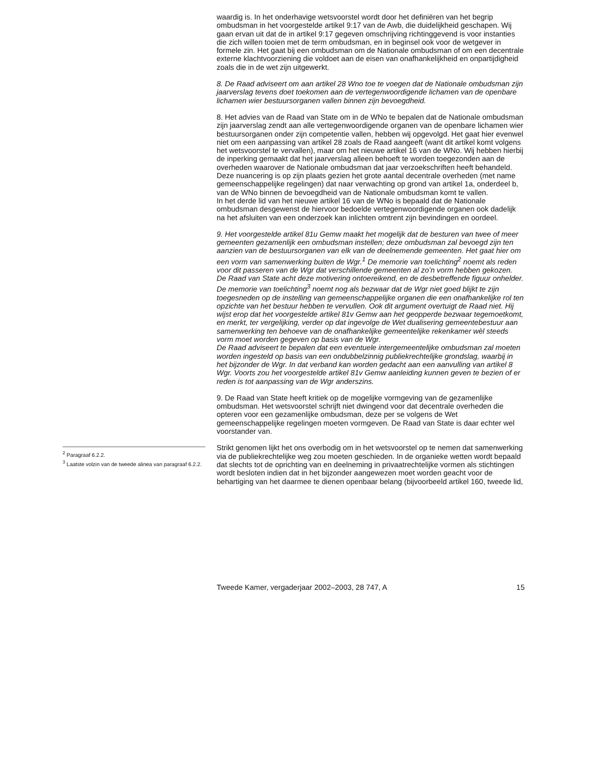<sup>2</sup> Paragraaf 6.2.2.
<sup>3</sup> Laatste volzin van de tweede alinea van paragraaf 6.2.2.
waardig is. In het onderhavige wetsvoorstel wordt door het definiëren van het begrip ombudsman in het voorgestelde artikel 9:17 van de Awb, die duidelijkheid geschapen. Wij gaan ervan uit dat de in artikel 9:17 gegeven omschrijving richtinggevend is voor instanties die zich willen tooien met de term ombudsman, en in beginsel ook voor de wetgever in formele zin. Het gaat bij een ombudsman om de Nationale ombudsman of om een decentrale externe klachtvoorziening die voldoet aan de eisen van onafhankelijkheid en onpartijdigheid zoals die in de wet zijn uitgewerkt.
8. De Raad adviseert om aan artikel 28 Wno toe te voegen dat de Nationale ombudsman zijn jaarverslag tevens doet toekomen aan de vertegenwoordigende lichamen van de openbare lichamen wier bestuursorganen vallen binnen zijn bevoegdheid.
8. Het advies van de Raad van State om in de WNo te bepalen dat de Nationale ombudsman zijn jaarverslag zendt aan alle vertegenwoordigende organen van de openbare lichamen wier bestuursorganen onder zijn competentie vallen, hebben wij opgevolgd. Het gaat hier evenwel niet om een aanpassing van artikel 28 zoals de Raad aangeeft (want dit artikel komt volgens het wetsvoorstel te vervallen), maar om het nieuwe artikel 16 van de WNo. Wij hebben hierbij de inperking gemaakt dat het jaarverslag alleen behoeft te worden toegezonden aan de overheden waarover de Nationale ombudsman dat jaar verzoekschriften heeft behandeld. Deze nuancering is op zijn plaats gezien het grote aantal decentrale overheden (met name gemeenschappelijke regelingen) dat naar verwachting op grond van artikel 1a, onderdeel b, van de WNo binnen de bevoegdheid van de Nationale ombudsman komt te vallen.
In het derde lid van het nieuwe artikel 16 van de WNo is bepaald dat de Nationale ombudsman desgewenst de hiervoor bedoelde vertegenwoordigende organen ook dadelijk na het afsluiten van een onderzoek kan inlichten omtrent zijn bevindingen en oordeel.
9. Het voorgestelde artikel 81u Gemw maakt het mogelijk dat de besturen van twee of meer gemeenten gezamenlijk een ombudsman instellen; deze ombudsman zal bevoegd zijn ten aanzien van de bestuursorganen van elk van de deelnemende gemeenten. Het gaat hier om een vorm van samenwerking buiten de Wgr.<sup>1</sup> De memorie van toelichting<sup>2</sup> noemt als reden voor dit passeren van de Wgr dat verschillende gemeenten al zo’n vorm hebben gekozen.
De Raad van State acht deze motivering ontoereikend, en de desbetreffende figuur onhelder. De memorie van toelichting<sup>3</sup> noemt nog als bezwaar dat de Wgr niet goed blijkt te zijn toegesneden op de instelling van gemeenschappelijke organen die een onafhankelijke rol ten opzichte van het bestuur hebben te vervullen. Ook dit argument overtuigt de Raad niet. Hij wijst erop dat het voorgestelde artikel 81v Gemw aan het geopperde bezwaar tegemoetkomt, en merkt, ter vergelijking, verder op dat ingevolge de Wet dualisering gemeentebestuur aan samenwerking ten behoeve van de onafhankelijke gemeentelijke rekenkamer wèl steeds vorm moet worden gegeven op basis van de Wgr.
De Raad adviseert te bepalen dat een eventuele intergemeentelijke ombudsman zal moeten worden ingesteld op basis van een ondubbelzinnig publiekrechtelijke grondslag, waarbij in het bijzonder de Wgr. In dat verband kan worden gedacht aan een aanvulling van artikel 8 Wgr. Voorts zou het voorgestelde artikel 81v Gemw aanleiding kunnen geven te bezien of er reden is tot aanpassing van de Wgr anderszins.
9. De Raad van State heeft kritiek op de mogelijke vormgeving van de gezamenlijke ombudsman. Het wetsvoorstel schrijft niet dwingend voor dat decentrale overheden die opteren voor een gezamenlijke ombudsman, deze per se volgens de Wet gemeenschappelijke regelingen moeten vormgeven. De Raad van State is daar echter wel voorstander van.
Strikt genomen lijkt het ons overbodig om in het wetsvoorstel op te nemen dat samenwerking via de publiekrechtelijke weg zou moeten geschieden. In de organieke wetten wordt bepaald dat slechts tot de oprichting van en deelneming in privaatrechtelijke vormen als stichtingen wordt besloten indien dat in het bijzonder aangewezen moet worden geacht voor de behartiging van het daarmee te dienen openbaar belang (bijvoorbeeld artikel 160, tweede lid,
Tweede Kamer, vergaderjaar 2002–2003, 28 747, A 15